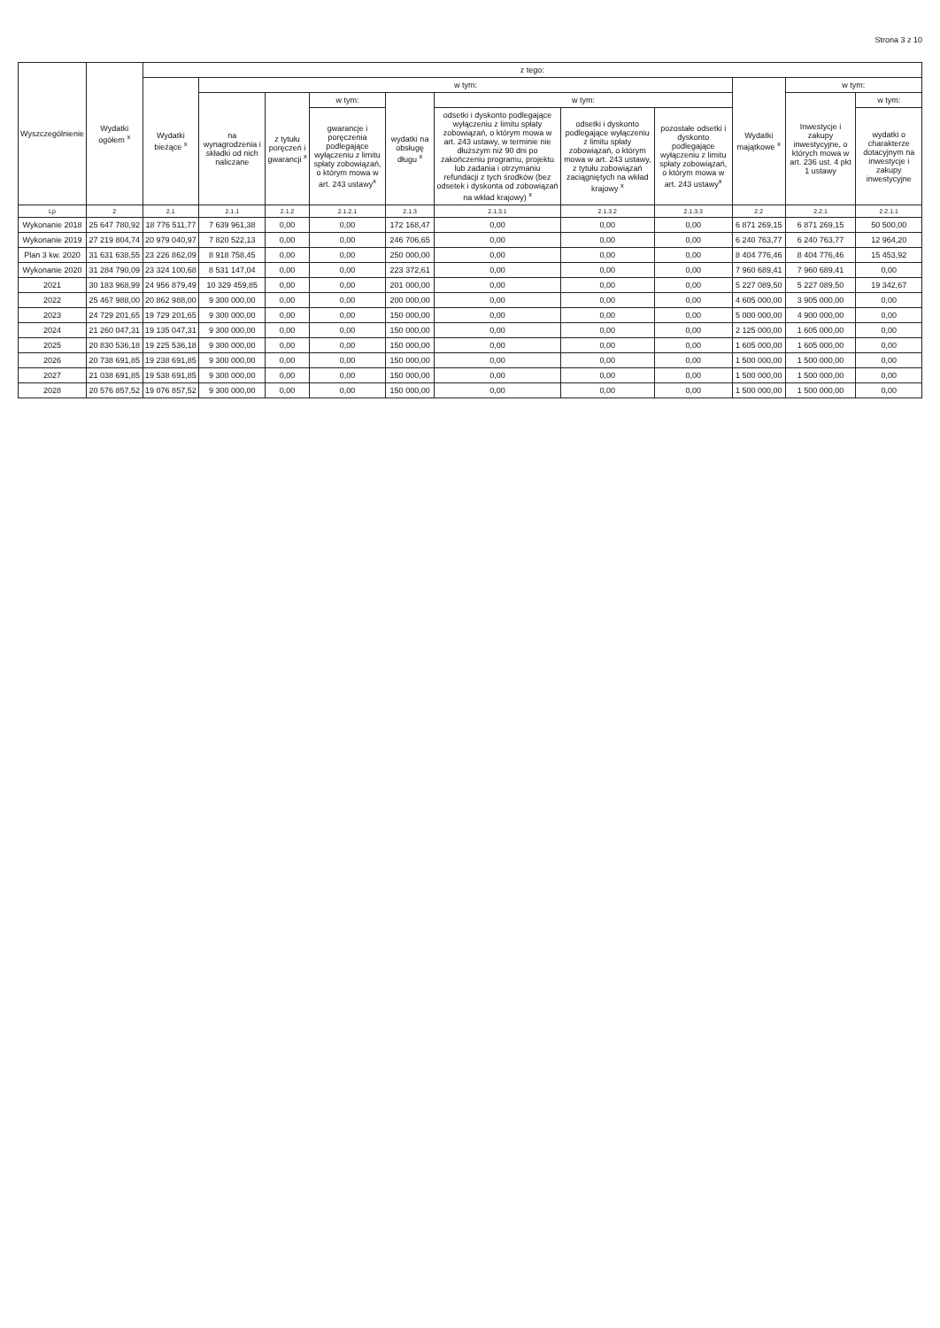Strona 3 z 10
| Wyszczególnienie | Wydatki ogółem <sup>x</sup> | z tego: | | | | | | | | | | |
| --- | --- | --- | --- | --- | --- | --- | --- | --- | --- | --- | --- | --- |
| | | Wydatki bieżące <sup>x</sup> | w tym: | | | | | | | Wydatki majątkowe <sup>x</sup> | w tym: | |
| | | | na wynagrodzenia i składki od nich naliczane | z tytułu poręczeń i gwarancji <sup>x</sup> | w tym: | wydatki na obsługę długu <sup>x</sup> | w tym: | | | | Inwestycje i zakupy inwestycyjne, o których mowa w art. 236 ust. 4 pkt 1 ustawy | w tym: |
| | | | | | gwarancje i poręczenia podlegające wyłączeniu z limitu spłaty zobowiązań, o którym mowa w art. 243 ustawy<sup>x</sup> | | odsetki i dyskonto podlegające wyłączeniu z limitu spłaty zobowiązań, o którym mowa w art. 243 ustawy, w terminie nie dłuższym niż 90 dni po zakończeniu programu, projektu lub zadania i otrzymaniu refundacji z tych środków (bez odsetek i dyskonta od zobowiązań na wkład krajowy) <sup>x</sup> | odsetki i dyskonto podlegające wyłączeniu z limitu spłaty zobowiązań, o którym mowa w art. 243 ustawy, z tytułu zobowiązań zaciągniętych na wkład krajowy <sup>x</sup> | pozostałe odsetki i dyskonto podlegające wyłączeniu z limitu spłaty zobowiązań, o którym mowa w art. 243 ustawy<sup>x</sup> | | | wydatki o charakterze dotacyjnym na inwestycje i zakupy inwestycyjne |
| Lp | 2 | 2.1 | 2.1.1 | 2.1.2 | 2.1.2.1 | 2.1.3 | 2.1.3.1 | 2.1.3.2 | 2.1.3.3 | 2.2 | 2.2.1 | 2.2.1.1 |
| Wykonanie 2018 | 25 647 780,92 | 18 776 511,77 | 7 639 961,38 | 0,00 | 0,00 | 172 168,47 | 0,00 | 0,00 | 0,00 | 6 871 269,15 | 6 871 269,15 | 50 500,00 |
| Wykonanie 2019 | 27 219 804,74 | 20 979 040,97 | 7 820 522,13 | 0,00 | 0,00 | 246 706,65 | 0,00 | 0,00 | 0,00 | 6 240 763,77 | 6 240 763,77 | 12 964,20 |
| Plan 3 kw. 2020 | 31 631 638,55 | 23 226 862,09 | 8 918 758,45 | 0,00 | 0,00 | 250 000,00 | 0,00 | 0,00 | 0,00 | 8 404 776,46 | 8 404 776,46 | 15 453,92 |
| Wykonanie 2020 | 31 284 790,09 | 23 324 100,68 | 8 531 147,04 | 0,00 | 0,00 | 223 372,61 | 0,00 | 0,00 | 0,00 | 7 960 689,41 | 7 960 689,41 | 0,00 |
| 2021 | 30 183 968,99 | 24 956 879,49 | 10 329 459,85 | 0,00 | 0,00 | 201 000,00 | 0,00 | 0,00 | 0,00 | 5 227 089,50 | 5 227 089,50 | 19 342,67 |
| 2022 | 25 467 988,00 | 20 862 988,00 | 9 300 000,00 | 0,00 | 0,00 | 200 000,00 | 0,00 | 0,00 | 0,00 | 4 605 000,00 | 3 905 000,00 | 0,00 |
| 2023 | 24 729 201,65 | 19 729 201,65 | 9 300 000,00 | 0,00 | 0,00 | 150 000,00 | 0,00 | 0,00 | 0,00 | 5 000 000,00 | 4 900 000,00 | 0,00 |
| 2024 | 21 260 047,31 | 19 135 047,31 | 9 300 000,00 | 0,00 | 0,00 | 150 000,00 | 0,00 | 0,00 | 0,00 | 2 125 000,00 | 1 605 000,00 | 0,00 |
| 2025 | 20 830 536,18 | 19 225 536,18 | 9 300 000,00 | 0,00 | 0,00 | 150 000,00 | 0,00 | 0,00 | 0,00 | 1 605 000,00 | 1 605 000,00 | 0,00 |
| 2026 | 20 738 691,85 | 19 238 691,85 | 9 300 000,00 | 0,00 | 0,00 | 150 000,00 | 0,00 | 0,00 | 0,00 | 1 500 000,00 | 1 500 000,00 | 0,00 |
| 2027 | 21 038 691,85 | 19 538 691,85 | 9 300 000,00 | 0,00 | 0,00 | 150 000,00 | 0,00 | 0,00 | 0,00 | 1 500 000,00 | 1 500 000,00 | 0,00 |
| 2028 | 20 576 857,52 | 19 076 857,52 | 9 300 000,00 | 0,00 | 0,00 | 150 000,00 | 0,00 | 0,00 | 0,00 | 1 500 000,00 | 1 500 000,00 | 0,00 |